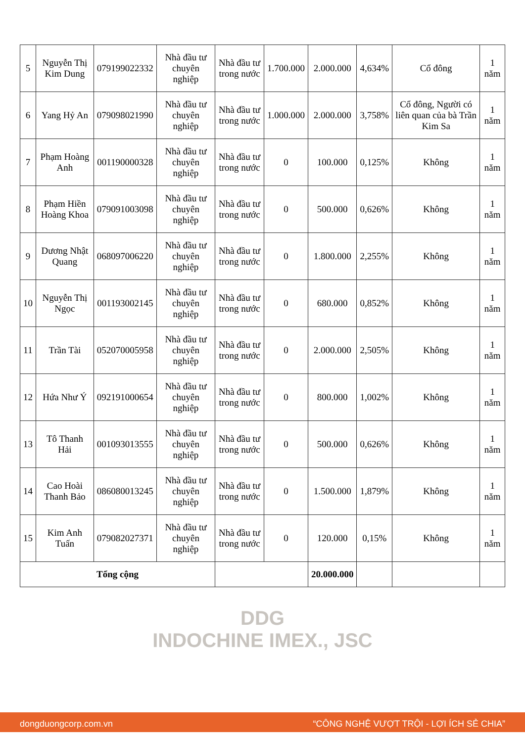| 5 | Nguyễn Thị Kim Dung | 079199022332 | Nhà đầu tư chuyên nghiệp | Nhà đầu tư trong nước | 1.700.000 | 2.000.000 | 4,634% | Cổ đông | 1 năm |
| 6 | Yang Hỷ An | 079098021990 | Nhà đầu tư chuyên nghiệp | Nhà đầu tư trong nước | 1.000.000 | 2.000.000 | 3,758% | Cổ đông, Người có liên quan của bà Trần Kim Sa | 1 năm |
| 7 | Phạm Hoàng Anh | 001190000328 | Nhà đầu tư chuyên nghiệp | Nhà đầu tư trong nước | 0 | 100.000 | 0,125% | Không | 1 năm |
| 8 | Phạm Hiền Hoàng Khoa | 079091003098 | Nhà đầu tư chuyên nghiệp | Nhà đầu tư trong nước | 0 | 500.000 | 0,626% | Không | 1 năm |
| 9 | Dương Nhật Quang | 068097006220 | Nhà đầu tư chuyên nghiệp | Nhà đầu tư trong nước | 0 | 1.800.000 | 2,255% | Không | 1 năm |
| 10 | Nguyễn Thị Ngọc | 001193002145 | Nhà đầu tư chuyên nghiệp | Nhà đầu tư trong nước | 0 | 680.000 | 0,852% | Không | 1 năm |
| 11 | Trần Tài | 052070005958 | Nhà đầu tư chuyên nghiệp | Nhà đầu tư trong nước | 0 | 2.000.000 | 2,505% | Không | 1 năm |
| 12 | Hứa Như Ý | 092191000654 | Nhà đầu tư chuyên nghiệp | Nhà đầu tư trong nước | 0 | 800.000 | 1,002% | Không | 1 năm |
| 13 | Tô Thanh Hải | 001093013555 | Nhà đầu tư chuyên nghiệp | Nhà đầu tư trong nước | 0 | 500.000 | 0,626% | Không | 1 năm |
| 14 | Cao Hoài Thanh Bảo | 086080013245 | Nhà đầu tư chuyên nghiệp | Nhà đầu tư trong nước | 0 | 1.500.000 | 1,879% | Không | 1 năm |
| 15 | Kim Anh Tuấn | 079082027371 | Nhà đầu tư chuyên nghiệp | Nhà đầu tư trong nước | 0 | 120.000 | 0,15% | Không | 1 năm |
| Tổng cộng | | | | | | 20.000.000 | | | |
DDG
INDOCHINE IMEX., JSC
dongduongcorp.com.vn “CÔNG NGHỆ VƯỢT TRỘI - LỢI ÍCH SẺ CHIA”